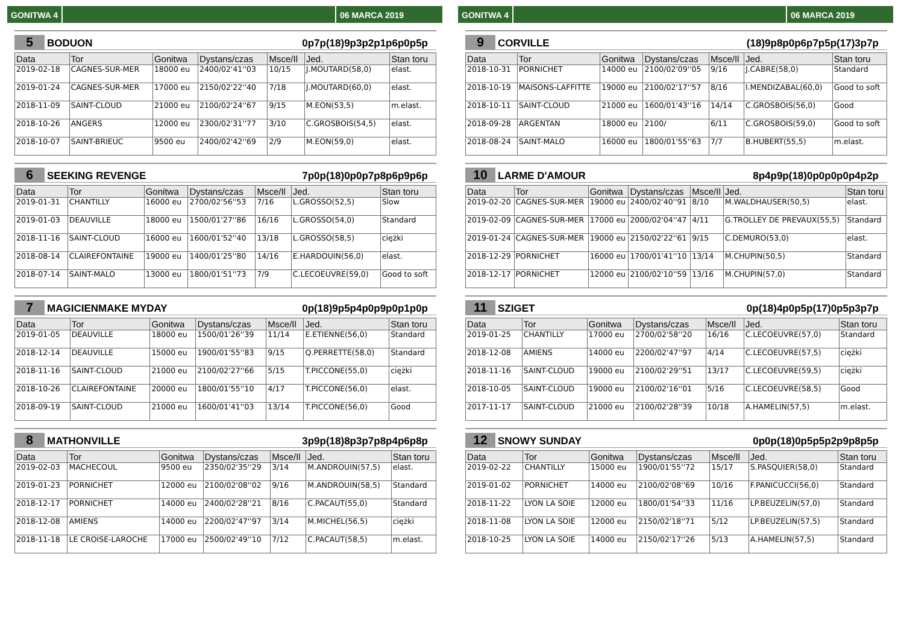GONITWA 4 06 MARCA 2019
5 BODUON 0p7p(18)9p3p2p1p6p0p5p
| Data | Tor | Gonitwa | Dystans/czas | Msce/Il | Jed. | Stan toru |
| --- | --- | --- | --- | --- | --- | --- |
| 2019-02-18 | CAGNES-SUR-MER | 18000 eu | 2400/02'41''03 | 10/15 | J.MOUTARD(58,0) | elast. |
| 2019-01-24 | CAGNES-SUR-MER | 17000 eu | 2150/02'22''40 | 7/18 | J.MOUTARD(60,0) | elast. |
| 2018-11-09 | SAINT-CLOUD | 21000 eu | 2100/02'24''67 | 9/15 | M.EON(53,5) | m.elast. |
| 2018-10-26 | ANGERS | 12000 eu | 2300/02'31''77 | 3/10 | C.GROSBOIS(54,5) | elast. |
| 2018-10-07 | SAINT-BRIEUC | 9500 eu | 2400/02'42''69 | 2/9 | M.EON(59,0) | elast. |
6 SEEKING REVENGE 7p0p(18)0p0p7p8p6p9p6p
| Data | Tor | Gonitwa | Dystans/czas | Msce/Il | Jed. | Stan toru |
| --- | --- | --- | --- | --- | --- | --- |
| 2019-01-31 | CHANTILLY | 16000 eu | 2700/02'56''53 | 7/16 | L.GROSSO(52,5) | Slow |
| 2019-01-03 | DEAUVILLE | 18000 eu | 1500/01'27''86 | 16/16 | L.GROSSO(54,0) | Standard |
| 2018-11-16 | SAINT-CLOUD | 16000 eu | 1600/01'52''40 | 13/18 | L.GROSSO(58,5) | ciężki |
| 2018-08-14 | CLAIREFONTAINE | 19000 eu | 1400/01'25''80 | 14/16 | E.HARDOUIN(56,0) | elast. |
| 2018-07-14 | SAINT-MALO | 13000 eu | 1800/01'51''73 | 7/9 | C.LECOEUVRE(59,0) | Good to soft |
7 MAGICIENMAKE MYDAY 0p(18)9p5p4p0p9p0p1p0p
| Data | Tor | Gonitwa | Dystans/czas | Msce/Il | Jed. | Stan toru |
| --- | --- | --- | --- | --- | --- | --- |
| 2019-01-05 | DEAUVILLE | 18000 eu | 1500/01'26''39 | 11/14 | E.ETIENNE(56,0) | Standard |
| 2018-12-14 | DEAUVILLE | 15000 eu | 1900/01'55''83 | 9/15 | Q.PERRETTE(58,0) | Standard |
| 2018-11-16 | SAINT-CLOUD | 21000 eu | 2100/02'27''66 | 5/15 | T.PICCONE(55,0) | ciężki |
| 2018-10-26 | CLAIREFONTAINE | 20000 eu | 1800/01'55''10 | 4/17 | T.PICCONE(56,0) | elast. |
| 2018-09-19 | SAINT-CLOUD | 21000 eu | 1600/01'41''03 | 13/14 | T.PICCONE(56,0) | Good |
8 MATHONVILLE 3p9p(18)8p3p7p8p4p6p8p
| Data | Tor | Gonitwa | Dystans/czas | Msce/Il | Jed. | Stan toru |
| --- | --- | --- | --- | --- | --- | --- |
| 2019-02-03 | MACHECOUL | 9500 eu | 2350/02'35''29 | 3/14 | M.ANDROUIN(57,5) | elast. |
| 2019-01-23 | PORNICHET | 12000 eu | 2100/02'08''02 | 9/16 | M.ANDROUIN(58,5) | Standard |
| 2018-12-17 | PORNICHET | 14000 eu | 2400/02'28''21 | 8/16 | C.PACAUT(55,0) | Standard |
| 2018-12-08 | AMIENS | 14000 eu | 2200/02'47''97 | 3/14 | M.MICHEL(56,5) | ciężki |
| 2018-11-18 | LE CROISE-LAROCHE | 17000 eu | 2500/02'49''10 | 7/12 | C.PACAUT(58,5) | m.elast. |
GONITWA 4 06 MARCA 2019
9 CORVILLE (18)9p8p0p6p7p5p(17)3p7p
| Data | Tor | Gonitwa | Dystans/czas | Msce/Il | Jed. | Stan toru |
| --- | --- | --- | --- | --- | --- | --- |
| 2018-10-31 | PORNICHET | 14000 eu | 2100/02'09''05 | 9/16 | J.CABRE(58,0) | Standard |
| 2018-10-19 | MAISONS-LAFFITTE | 19000 eu | 2100/02'17''57 | 8/16 | I.MENDIZABAL(60,0) | Good to soft |
| 2018-10-11 | SAINT-CLOUD | 21000 eu | 1600/01'43''16 | 14/14 | C.GROSBOIS(56,0) | Good |
| 2018-09-28 | ARGENTAN | 18000 eu | 2100/ | 6/11 | C.GROSBOIS(59,0) | Good to soft |
| 2018-08-24 | SAINT-MALO | 16000 eu | 1800/01'55''63 | 7/7 | B.HUBERT(55,5) | m.elast. |
10 LARME D'AMOUR 8p4p9p(18)0p0p0p0p4p2p
| Data | Tor | Gonitwa | Dystans/czas | Msce/Il | Jed. | Stan toru |
| --- | --- | --- | --- | --- | --- | --- |
| 2019-02-20 | CAGNES-SUR-MER | 19000 eu | 2400/02'40''91 | 8/10 | M.WALDHAUSER(50,5) | elast. |
| 2019-02-09 | CAGNES-SUR-MER | 17000 eu | 2000/02'04''47 | 4/11 | G.TROLLEY DE PREVAUX(55,5) | Standard |
| 2019-01-24 | CAGNES-SUR-MER | 19000 eu | 2150/02'22''61 | 9/15 | C.DEMURO(53,0) | elast. |
| 2018-12-29 | PORNICHET | 16000 eu | 1700/01'41''10 | 13/14 | M.CHUPIN(50,5) | Standard |
| 2018-12-17 | PORNICHET | 12000 eu | 2100/02'10''59 | 13/16 | M.CHUPIN(57,0) | Standard |
11 SZIGET 0p(18)4p0p5p(17)0p5p3p7p
| Data | Tor | Gonitwa | Dystans/czas | Msce/Il | Jed. | Stan toru |
| --- | --- | --- | --- | --- | --- | --- |
| 2019-01-25 | CHANTILLY | 17000 eu | 2700/02'58''20 | 16/16 | C.LECOEUVRE(57,0) | Standard |
| 2018-12-08 | AMIENS | 14000 eu | 2200/02'47''97 | 4/14 | C.LECOEUVRE(57,5) | ciężki |
| 2018-11-16 | SAINT-CLOUD | 19000 eu | 2100/02'29''51 | 13/17 | C.LECOEUVRE(59,5) | ciężki |
| 2018-10-05 | SAINT-CLOUD | 19000 eu | 2100/02'16''01 | 5/16 | C.LECOEUVRE(58,5) | Good |
| 2017-11-17 | SAINT-CLOUD | 21000 eu | 2100/02'28''39 | 10/18 | A.HAMELIN(57,5) | m.elast. |
12 SNOWY SUNDAY 0p0p(18)0p5p5p2p9p8p5p
| Data | Tor | Gonitwa | Dystans/czas | Msce/Il | Jed. | Stan toru |
| --- | --- | --- | --- | --- | --- | --- |
| 2019-02-22 | CHANTILLY | 15000 eu | 1900/01'55''72 | 15/17 | S.PASQUIER(58,0) | Standard |
| 2019-01-02 | PORNICHET | 14000 eu | 2100/02'08''69 | 10/16 | F.PANICUCCI(56,0) | Standard |
| 2018-11-22 | LYON LA SOIE | 12000 eu | 1800/01'54''33 | 11/16 | LP.BEUZELIN(57,0) | Standard |
| 2018-11-08 | LYON LA SOIE | 12000 eu | 2150/02'18''71 | 5/12 | LP.BEUZELIN(57,5) | Standard |
| 2018-10-25 | LYON LA SOIE | 14000 eu | 2150/02'17''26 | 5/13 | A.HAMELIN(57,5) | Standard |